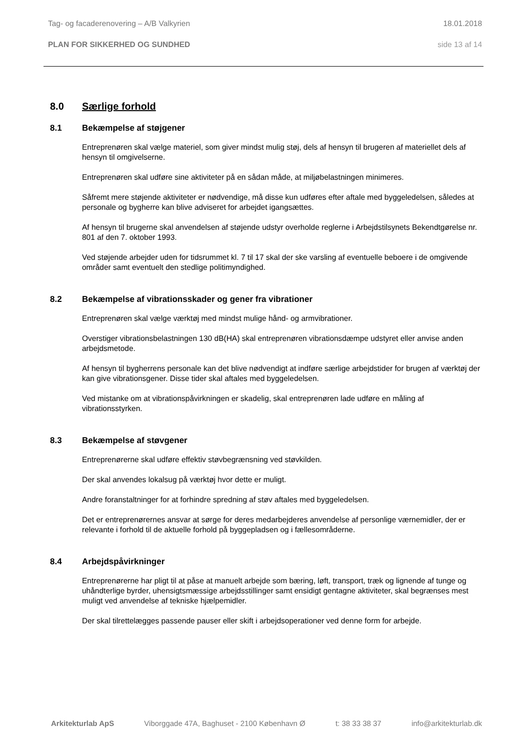Tag- og facaderenovering – A/B Valkyrien 18.01.2018
PLAN FOR SIKKERHED OG SUNDHED side 13 af 14
8.0 Særlige forhold
8.1 Bekæmpelse af støjgener
Entreprenøren skal vælge materiel, som giver mindst mulig støj, dels af hensyn til brugeren af materiellet dels af hensyn til omgivelserne.
Entreprenøren skal udføre sine aktiviteter på en sådan måde, at miljøbelastningen minimeres.
Såfremt mere støjende aktiviteter er nødvendige, må disse kun udføres efter aftale med byggeledelsen, således at personale og bygherre kan blive adviseret for arbejdet igangsættes.
Af hensyn til brugerne skal anvendelsen af støjende udstyr overholde reglerne i Arbejdstilsynets Bekendtgørelse nr. 801 af den 7. oktober 1993.
Ved støjende arbejder uden for tidsrummet kl. 7 til 17 skal der ske varsling af eventuelle beboere i de omgivende områder samt eventuelt den stedlige politimyndighed.
8.2 Bekæmpelse af vibrationsskader og gener fra vibrationer
Entreprenøren skal vælge værktøj med mindst mulige hånd- og armvibrationer.
Overstiger vibrationsbelastningen 130 dB(HA) skal entreprenøren vibrationsdæmpe udstyret eller anvise anden arbejdsmetode.
Af hensyn til bygherrens personale kan det blive nødvendigt at indføre særlige arbejdstider for brugen af værktøj der kan give vibrationsgener. Disse tider skal aftales med byggeledelsen.
Ved mistanke om at vibrationspåvirkningen er skadelig, skal entreprenøren lade udføre en måling af vibrationsstyrken.
8.3 Bekæmpelse af støvgener
Entreprenørerne skal udføre effektiv støvbegrænsning ved støvkilden.
Der skal anvendes lokalsug på værktøj hvor dette er muligt.
Andre foranstaltninger for at forhindre spredning af støv aftales med byggeledelsen.
Det er entreprenørernes ansvar at sørge for deres medarbejderes anvendelse af personlige værnemidler, der er relevante i forhold til de aktuelle forhold på byggepladsen og i fællesområderne.
8.4 Arbejdspåvirkninger
Entreprenørerne har pligt til at påse at manuelt arbejde som bæring, løft, transport, træk og lignende af tunge og uhåndterlige byrder, uhensigtsmæssige arbejdsstillinger samt ensidigt gentagne aktiviteter, skal begrænses mest muligt ved anvendelse af tekniske hjælpemidler.
Der skal tilrettelægges passende pauser eller skift i arbejdsoperationer ved denne form for arbejde.
Arkitekturlab ApS Viborggade 47A, Baghuset - 2100 København Ø t: 38 33 38 37 info@arkitekturlab.dk